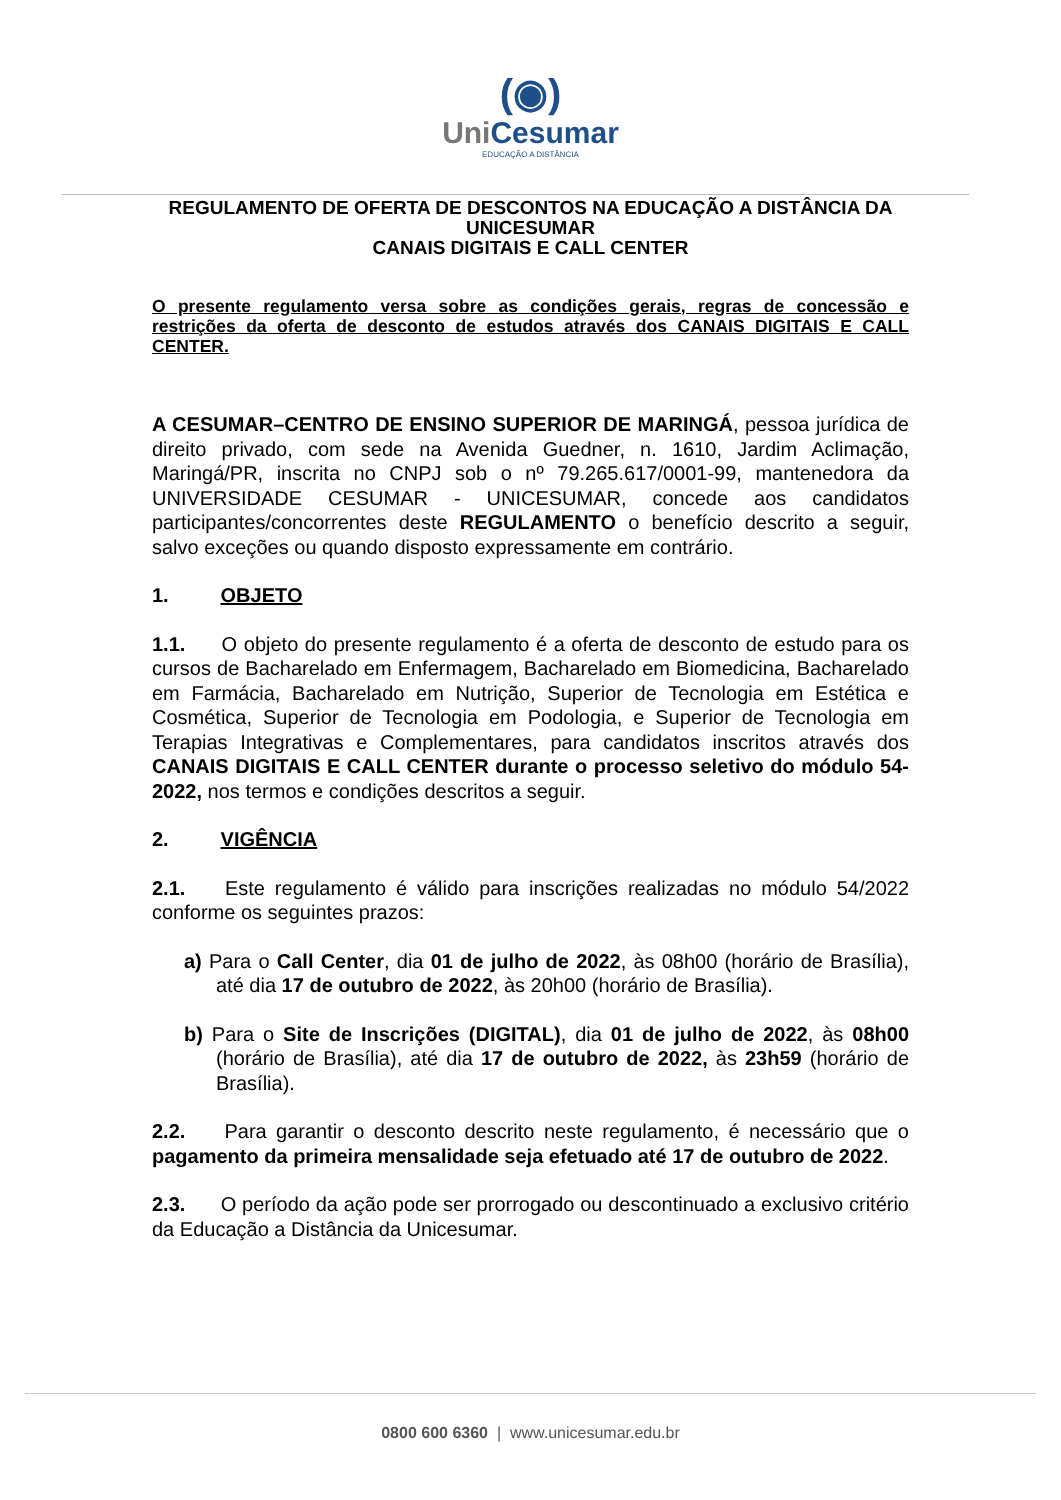(◉)
UniCesumar
EDUCAÇÃO A DISTÂNCIA
REGULAMENTO DE OFERTA DE DESCONTOS NA EDUCAÇÃO A DISTÂNCIA DA UNICESUMAR
CANAIS DIGITAIS E CALL CENTER
O presente regulamento versa sobre as condições gerais, regras de concessão e restrições da oferta de desconto de estudos através dos CANAIS DIGITAIS E CALL CENTER.
A CESUMAR–CENTRO DE ENSINO SUPERIOR DE MARINGÁ, pessoa jurídica de direito privado, com sede na Avenida Guedner, n. 1610, Jardim Aclimação, Maringá/PR, inscrita no CNPJ sob o nº 79.265.617/0001-99, mantenedora da UNIVERSIDADE CESUMAR - UNICESUMAR, concede aos candidatos participantes/concorrentes deste REGULAMENTO o benefício descrito a seguir, salvo exceções ou quando disposto expressamente em contrário.
1. OBJETO
1.1. O objeto do presente regulamento é a oferta de desconto de estudo para os cursos de Bacharelado em Enfermagem, Bacharelado em Biomedicina, Bacharelado em Farmácia, Bacharelado em Nutrição, Superior de Tecnologia em Estética e Cosmética, Superior de Tecnologia em Podologia, e Superior de Tecnologia em Terapias Integrativas e Complementares, para candidatos inscritos através dos CANAIS DIGITAIS E CALL CENTER durante o processo seletivo do módulo 54-2022, nos termos e condições descritos a seguir.
2. VIGÊNCIA
2.1. Este regulamento é válido para inscrições realizadas no módulo 54/2022 conforme os seguintes prazos:
a) Para o Call Center, dia 01 de julho de 2022, às 08h00 (horário de Brasília), até dia 17 de outubro de 2022, às 20h00 (horário de Brasília).
b) Para o Site de Inscrições (DIGITAL), dia 01 de julho de 2022, às 08h00 (horário de Brasília), até dia 17 de outubro de 2022, às 23h59 (horário de Brasília).
2.2. Para garantir o desconto descrito neste regulamento, é necessário que o pagamento da primeira mensalidade seja efetuado até 17 de outubro de 2022.
2.3. O período da ação pode ser prorrogado ou descontinuado a exclusivo critério da Educação a Distância da Unicesumar.
0800 600 6360 | www.unicesumar.edu.br